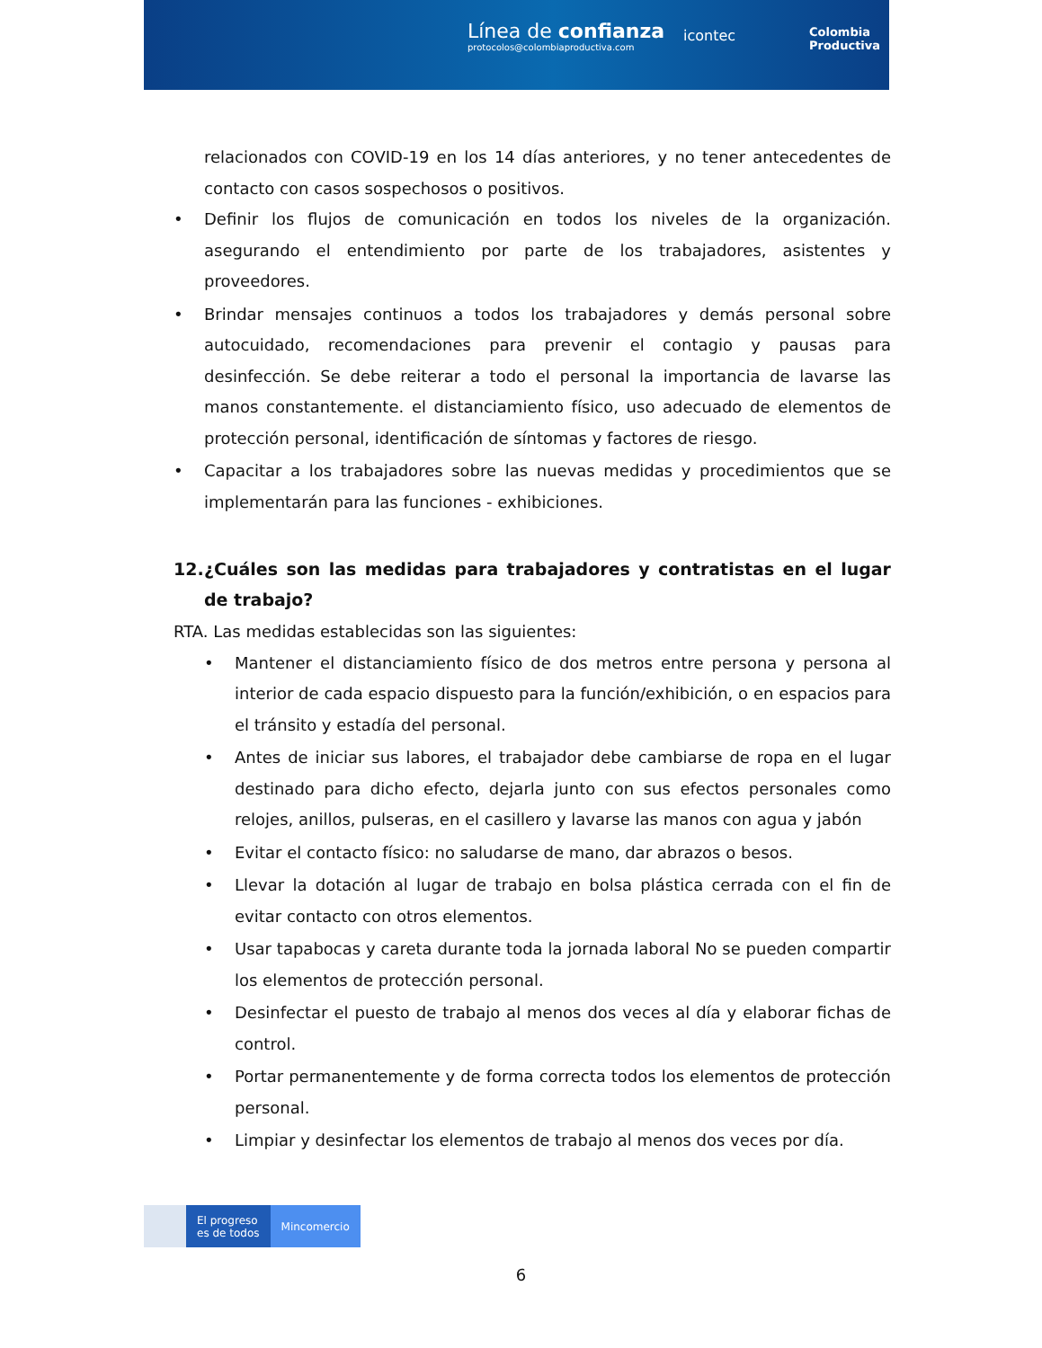Línea de confianza
protocolos@colombiaproductiva.com
icontec
Colombia
Productiva
relacionados con COVID-19 en los 14 días anteriores, y no tener antecedentes de contacto con casos sospechosos o positivos.
• Definir los flujos de comunicación en todos los niveles de la organización. asegurando el entendimiento por parte de los trabajadores, asistentes y proveedores.
• Brindar mensajes continuos a todos los trabajadores y demás personal sobre autocuidado, recomendaciones para prevenir el contagio y pausas para desinfección. Se debe reiterar a todo el personal la importancia de lavarse las manos constantemente. el distanciamiento físico, uso adecuado de elementos de protección personal, identificación de síntomas y factores de riesgo.
• Capacitar a los trabajadores sobre las nuevas medidas y procedimientos que se implementarán para las funciones - exhibiciones.
12. ¿Cuáles son las medidas para trabajadores y contratistas en el lugar de trabajo?
RTA. Las medidas establecidas son las siguientes:
• Mantener el distanciamiento físico de dos metros entre persona y persona al interior de cada espacio dispuesto para la función/exhibición, o en espacios para el tránsito y estadía del personal.
• Antes de iniciar sus labores, el trabajador debe cambiarse de ropa en el lugar destinado para dicho efecto, dejarla junto con sus efectos personales como relojes, anillos, pulseras, en el casillero y lavarse las manos con agua y jabón
• Evitar el contacto físico: no saludarse de mano, dar abrazos o besos.
• Llevar la dotación al lugar de trabajo en bolsa plástica cerrada con el fin de evitar contacto con otros elementos.
• Usar tapabocas y careta durante toda la jornada laboral No se pueden compartir los elementos de protección personal.
• Desinfectar el puesto de trabajo al menos dos veces al día y elaborar fichas de control.
• Portar permanentemente y de forma correcta todos los elementos de protección personal.
• Limpiar y desinfectar los elementos de trabajo al menos dos veces por día.
El progreso
es de todos
Mincomercio
6